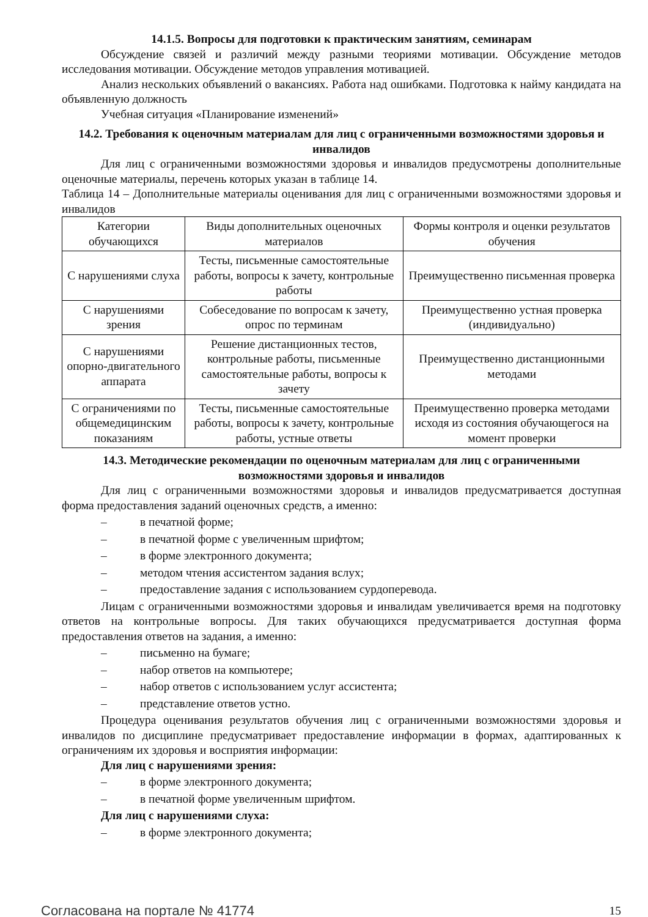14.1.5. Вопросы для подготовки к практическим занятиям, семинарам
Обсуждение связей и различий между разными теориями мотивации. Обсуждение методов исследования мотивации. Обсуждение методов управления мотивацией.
Анализ нескольких объявлений о вакансиях. Работа над ошибками. Подготовка к найму кандидата на объявленную должность
Учебная ситуация «Планирование изменений»
14.2. Требования к оценочным материалам для лиц с ограниченными возможностями здоровья и инвалидов
Для лиц с ограниченными возможностями здоровья и инвалидов предусмотрены дополнительные оценочные материалы, перечень которых указан в таблице 14.
Таблица 14 – Дополнительные материалы оценивания для лиц с ограниченными возможностями здоровья и инвалидов
| Категории обучающихся | Виды дополнительных оценочных материалов | Формы контроля и оценки результатов обучения |
| С нарушениями слуха | Тесты, письменные самостоятельные работы, вопросы к зачету, контрольные работы | Преимущественно письменная проверка |
| С нарушениями зрения | Собеседование по вопросам к зачету, опрос по терминам | Преимущественно устная проверка (индивидуально) |
| С нарушениями опорно-двигательного аппарата | Решение дистанционных тестов, контрольные работы, письменные самостоятельные работы, вопросы к зачету | Преимущественно дистанционными методами |
| С ограничениями по общемедицинским показаниям | Тесты, письменные самостоятельные работы, вопросы к зачету, контрольные работы, устные ответы | Преимущественно проверка методами исходя из состояния обучающегося на момент проверки |
14.3. Методические рекомендации по оценочным материалам для лиц с ограниченными возможностями здоровья и инвалидов
Для лиц с ограниченными возможностями здоровья и инвалидов предусматривается доступная форма предоставления заданий оценочных средств, а именно:
– в печатной форме;
– в печатной форме с увеличенным шрифтом;
– в форме электронного документа;
– методом чтения ассистентом задания вслух;
– предоставление задания с использованием сурдоперевода.
Лицам с ограниченными возможностями здоровья и инвалидам увеличивается время на подготовку ответов на контрольные вопросы. Для таких обучающихся предусматривается доступная форма предоставления ответов на задания, а именно:
– письменно на бумаге;
– набор ответов на компьютере;
– набор ответов с использованием услуг ассистента;
– представление ответов устно.
Процедура оценивания результатов обучения лиц с ограниченными возможностями здоровья и инвалидов по дисциплине предусматривает предоставление информации в формах, адаптированных к ограничениям их здоровья и восприятия информации:
Для лиц с нарушениями зрения:
– в форме электронного документа;
– в печатной форме увеличенным шрифтом.
Для лиц с нарушениями слуха:
– в форме электронного документа;
Согласована на портале № 41774 15